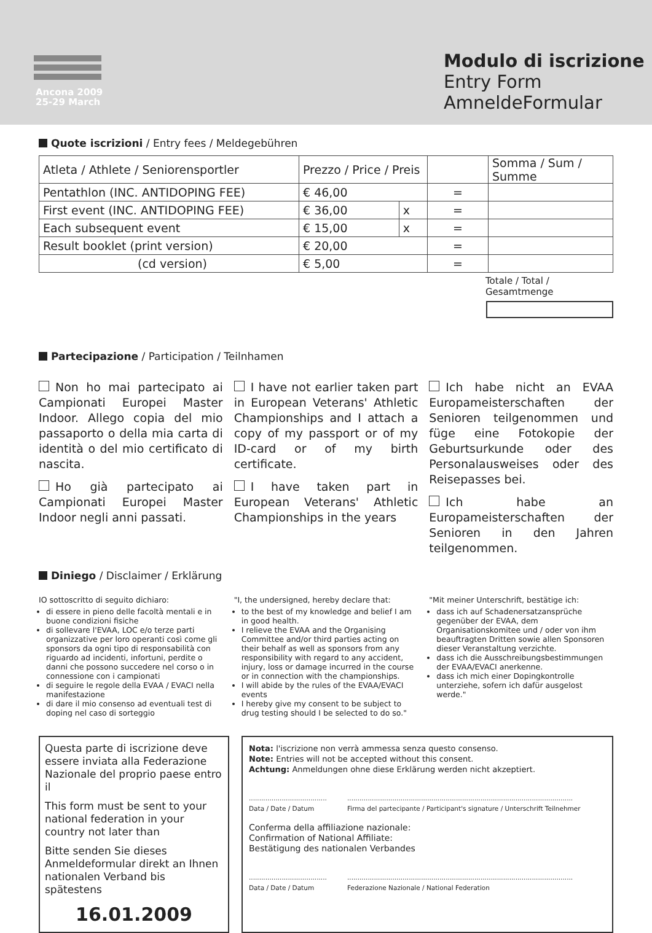Ancona 2009
25-29 March
Modulo di iscrizione
Entry Form
AmneldeFormular
Quote iscrizioni / Entry fees / Meldegebühren
| Atleta / Athlete / Seniorensportler | Prezzo / Price / Preis | | | Somma / Sum / Summe |
| Pentathlon (INC. ANTIDOPING FEE) | € 46,00 | | = | |
| First event (INC. ANTIDOPING FEE) | € 36,00 | x | = | |
| Each subsequent event | € 15,00 | x | = | |
| Result booklet (print version) | € 20,00 | | = | |
| (cd version) | € 5,00 | | = | |
Totale / Total / Gesamtmenge
Partecipazione / Participation / Teilnhamen
Non ho mai partecipato ai Campionati Europei Master Indoor. Allego copia del mio passaporto o della mia carta di identità o del mio certificato di nascita.
Ho già partecipato ai Campionati Europei Master Indoor negli anni passati.
I have not earlier taken part in European Veterans' Athletic Championships and I attach a copy of my passport or of my ID-card or of my birth certificate.
I have taken part in European Veterans' Athletic Championships in the years
Ich habe nicht an EVAA Europameisterschaften der Senioren teilgenommen und füge eine Fotokopie der Geburtsurkunde oder des Personalausweises oder des Reisepasses bei.
Ich habe an Europameisterschaften der Senioren in den Jahren teilgenommen.
Diniego / Disclaimer / Erklärung
IO sottoscritto di seguito dichiaro:
di essere in pieno delle facoltà mentali e in buone condizioni fisiche
di sollevare l'EVAA, LOC e/o terze parti organizzative per loro operanti così come gli sponsors da ogni tipo di responsabilità con riguardo ad incidenti, infortuni, perdite o danni che possono succedere nel corso o in connessione con i campionati
di seguire le regole della EVAA / EVACI nella manifestazione
di dare il mio consenso ad eventuali test di doping nel caso di sorteggio
"I, the undersigned, hereby declare that:
to the best of my knowledge and belief I am in good health.
I relieve the EVAA and the Organising Committee and/or third parties acting on their behalf as well as sponsors from any responsibility with regard to any accident, injury, loss or damage incurred in the course or in connection with the championships.
I will abide by the rules of the EVAA/EVACI events
I hereby give my consent to be subject to drug testing should I be selected to do so."
"Mit meiner Unterschrift, bestätige ich:
dass ich auf Schadenersatzansprüche gegenüber der EVAA, dem Organisationskomitee und / oder von ihm beauftragten Dritten sowie allen Sponsoren dieser Veranstaltung verzichte.
dass ich die Ausschreibungsbestimmungen der EVAA/EVACI anerkenne.
dass ich mich einer Dopingkontrolle unterziehe, sofern ich dafür ausgelost werde."
Questa parte di iscrizione deve essere inviata alla Federazione Nazionale del proprio paese entro il
This form must be sent to your national federation in your country not later than
Bitte senden Sie dieses Anmeldeformular direkt an Ihnen nationalen Verband bis spätestens
16.01.2009
Nota: l'iscrizione non verrà ammessa senza questo consenso.
Note: Entries will not be accepted without this consent.
Achtung: Anmeldungen ohne diese Erklärung werden nicht akzeptiert.
......................................
Data / Date / Datum
..............................................................................................................
Firma del partecipante / Participant's signature / Unterschrift Teilnehmer
Conferma della affiliazione nazionale:
Confirmation of National Affiliate:
Bestätigung des nationalen Verbandes
......................................
Data / Date / Datum
..............................................................................................................
Federazione Nazionale / National Federation